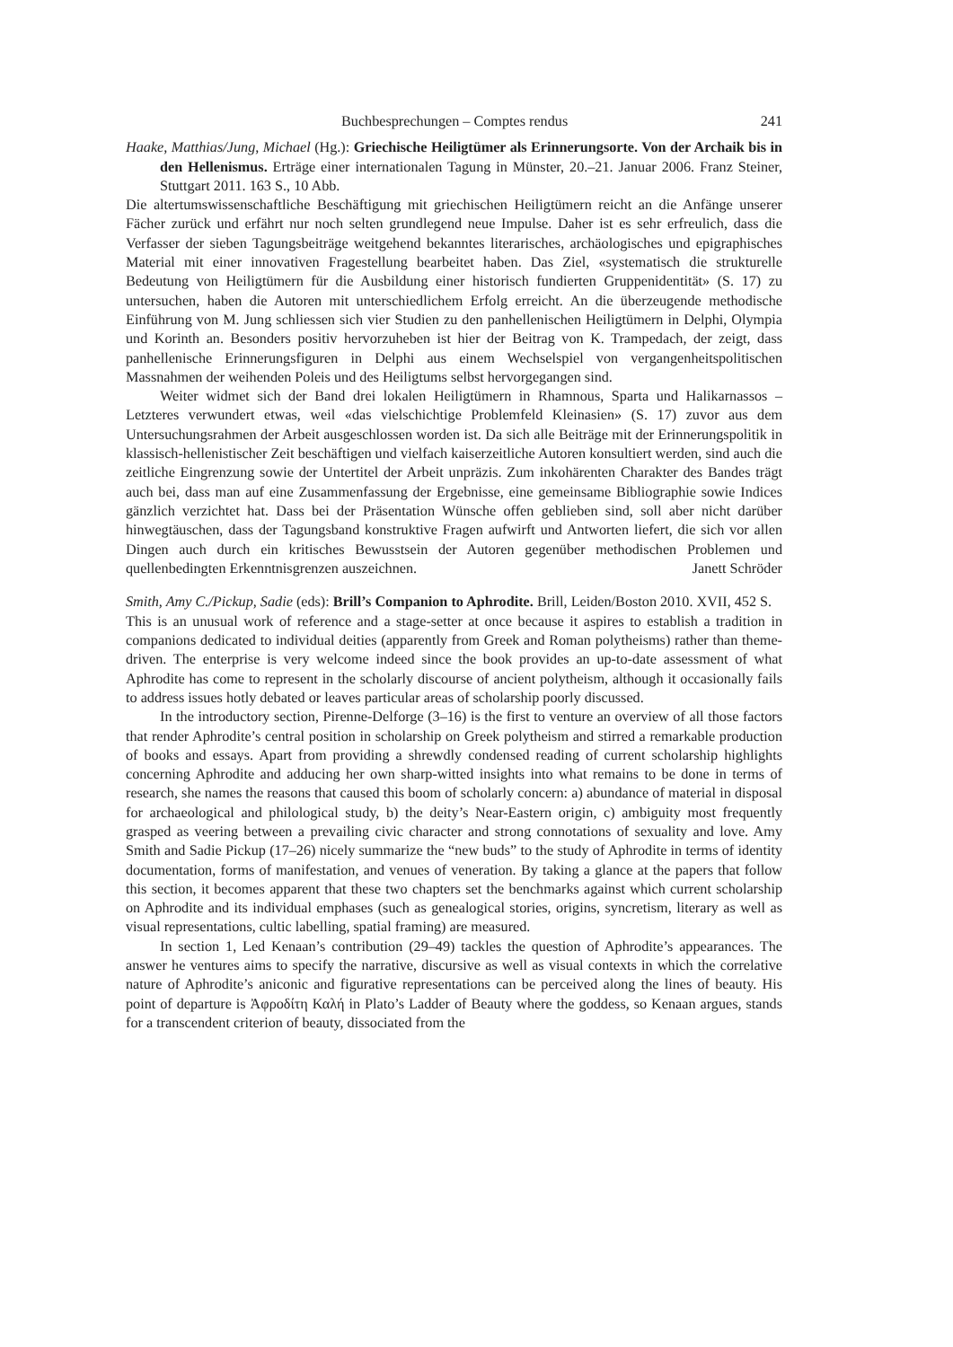Buchbesprechungen – Comptes rendus 241
Haake, Matthias/Jung, Michael (Hg.): Griechische Heiligtümer als Erinnerungsorte. Von der Archaik bis in den Hellenismus. Erträge einer internationalen Tagung in Münster, 20.–21. Januar 2006. Franz Steiner, Stuttgart 2011. 163 S., 10 Abb.
Die altertumswissenschaftliche Beschäftigung mit griechischen Heiligtümern reicht an die Anfänge unserer Fächer zurück und erfährt nur noch selten grundlegend neue Impulse. Daher ist es sehr erfreulich, dass die Verfasser der sieben Tagungsbeiträge weitgehend bekanntes literarisches, archäologisches und epigraphisches Material mit einer innovativen Fragestellung bearbeitet haben. Das Ziel, «systematisch die strukturelle Bedeutung von Heiligtümern für die Ausbildung einer historisch fundierten Gruppenidentität» (S. 17) zu untersuchen, haben die Autoren mit unterschiedlichem Erfolg erreicht. An die überzeugende methodische Einführung von M. Jung schliessen sich vier Studien zu den panhellenischen Heiligtümern in Delphi, Olympia und Korinth an. Besonders positiv hervorzuheben ist hier der Beitrag von K. Trampedach, der zeigt, dass panhellenische Erinnerungsfiguren in Delphi aus einem Wechselspiel von vergangenheitspolitischen Massnahmen der weihenden Poleis und des Heiligtums selbst hervorgegangen sind.
Weiter widmet sich der Band drei lokalen Heiligtümern in Rhamnous, Sparta und Halikarnassos – Letzteres verwundert etwas, weil «das vielschichtige Problemfeld Kleinasien» (S. 17) zuvor aus dem Untersuchungsrahmen der Arbeit ausgeschlossen worden ist. Da sich alle Beiträge mit der Erinnerungspolitik in klassisch-hellenistischer Zeit beschäftigen und vielfach kaiserzeitliche Autoren konsultiert werden, sind auch die zeitliche Eingrenzung sowie der Untertitel der Arbeit unpräzis. Zum inkohärenten Charakter des Bandes trägt auch bei, dass man auf eine Zusammenfassung der Ergebnisse, eine gemeinsame Bibliographie sowie Indices gänzlich verzichtet hat. Dass bei der Präsentation Wünsche offen geblieben sind, soll aber nicht darüber hinwegtäuschen, dass der Tagungsband konstruktive Fragen aufwirft und Antworten liefert, die sich vor allen Dingen auch durch ein kritisches Bewusstsein der Autoren gegenüber methodischen Problemen und quellenbedingten Erkenntnisgrenzen auszeichnen.
Janett Schröder
Smith, Amy C./Pickup, Sadie (eds): Brill’s Companion to Aphrodite. Brill, Leiden/Boston 2010. XVII, 452 S.
This is an unusual work of reference and a stage-setter at once because it aspires to establish a tradition in companions dedicated to individual deities (apparently from Greek and Roman polytheisms) rather than theme-driven. The enterprise is very welcome indeed since the book provides an up-to-date assessment of what Aphrodite has come to represent in the scholarly discourse of ancient polytheism, although it occasionally fails to address issues hotly debated or leaves particular areas of scholarship poorly discussed.
In the introductory section, Pirenne-Delforge (3–16) is the first to venture an overview of all those factors that render Aphrodite’s central position in scholarship on Greek polytheism and stirred a remarkable production of books and essays. Apart from providing a shrewdly condensed reading of current scholarship highlights concerning Aphrodite and adducing her own sharp-witted insights into what remains to be done in terms of research, she names the reasons that caused this boom of scholarly concern: a) abundance of material in disposal for archaeological and philological study, b) the deity’s Near-Eastern origin, c) ambiguity most frequently grasped as veering between a prevailing civic character and strong connotations of sexuality and love. Amy Smith and Sadie Pickup (17–26) nicely summarize the “new buds” to the study of Aphrodite in terms of identity documentation, forms of manifestation, and venues of veneration. By taking a glance at the papers that follow this section, it becomes apparent that these two chapters set the benchmarks against which current scholarship on Aphrodite and its individual emphases (such as genealogical stories, origins, syncretism, literary as well as visual representations, cultic labelling, spatial framing) are measured.
In section 1, Led Kenaan’s contribution (29–49) tackles the question of Aphrodite’s appearances. The answer he ventures aims to specify the narrative, discursive as well as visual contexts in which the correlative nature of Aphrodite’s aniconic and figurative representations can be perceived along the lines of beauty. His point of departure is Ἀφροδίτη Καλή in Plato’s Ladder of Beauty where the goddess, so Kenaan argues, stands for a transcendent criterion of beauty, dissociated from the